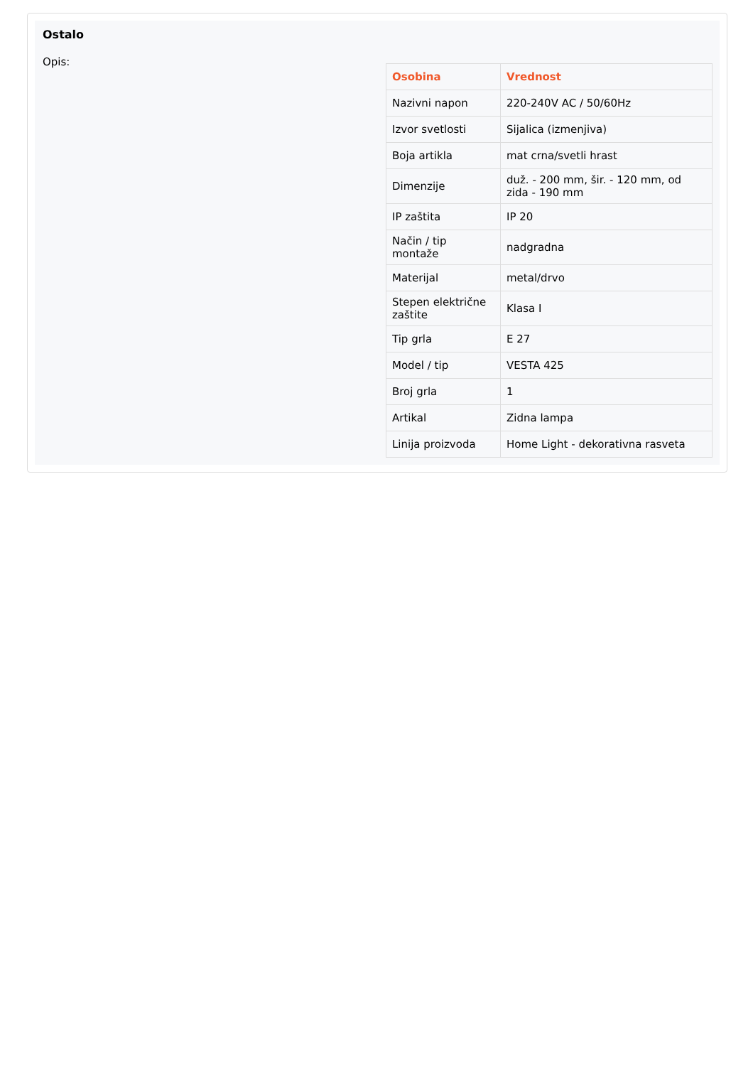Ostalo
Opis:
| Osobina | Vrednost |
| --- | --- |
| Nazivni napon | 220-240V AC / 50/60Hz |
| Izvor svetlosti | Sijalica (izmenjiva) |
| Boja artikla | mat crna/svetli hrast |
| Dimenzije | duž. - 200 mm, šir. - 120 mm, od zida - 190 mm |
| IP zaštita | IP 20 |
| Način / tip montaže | nadgradna |
| Materijal | metal/drvo |
| Stepen električne zaštite | Klasa I |
| Tip grla | E 27 |
| Model / tip | VESTA 425 |
| Broj grla | 1 |
| Artikal | Zidna lampa |
| Linija proizvoda | Home Light - dekorativna rasveta |